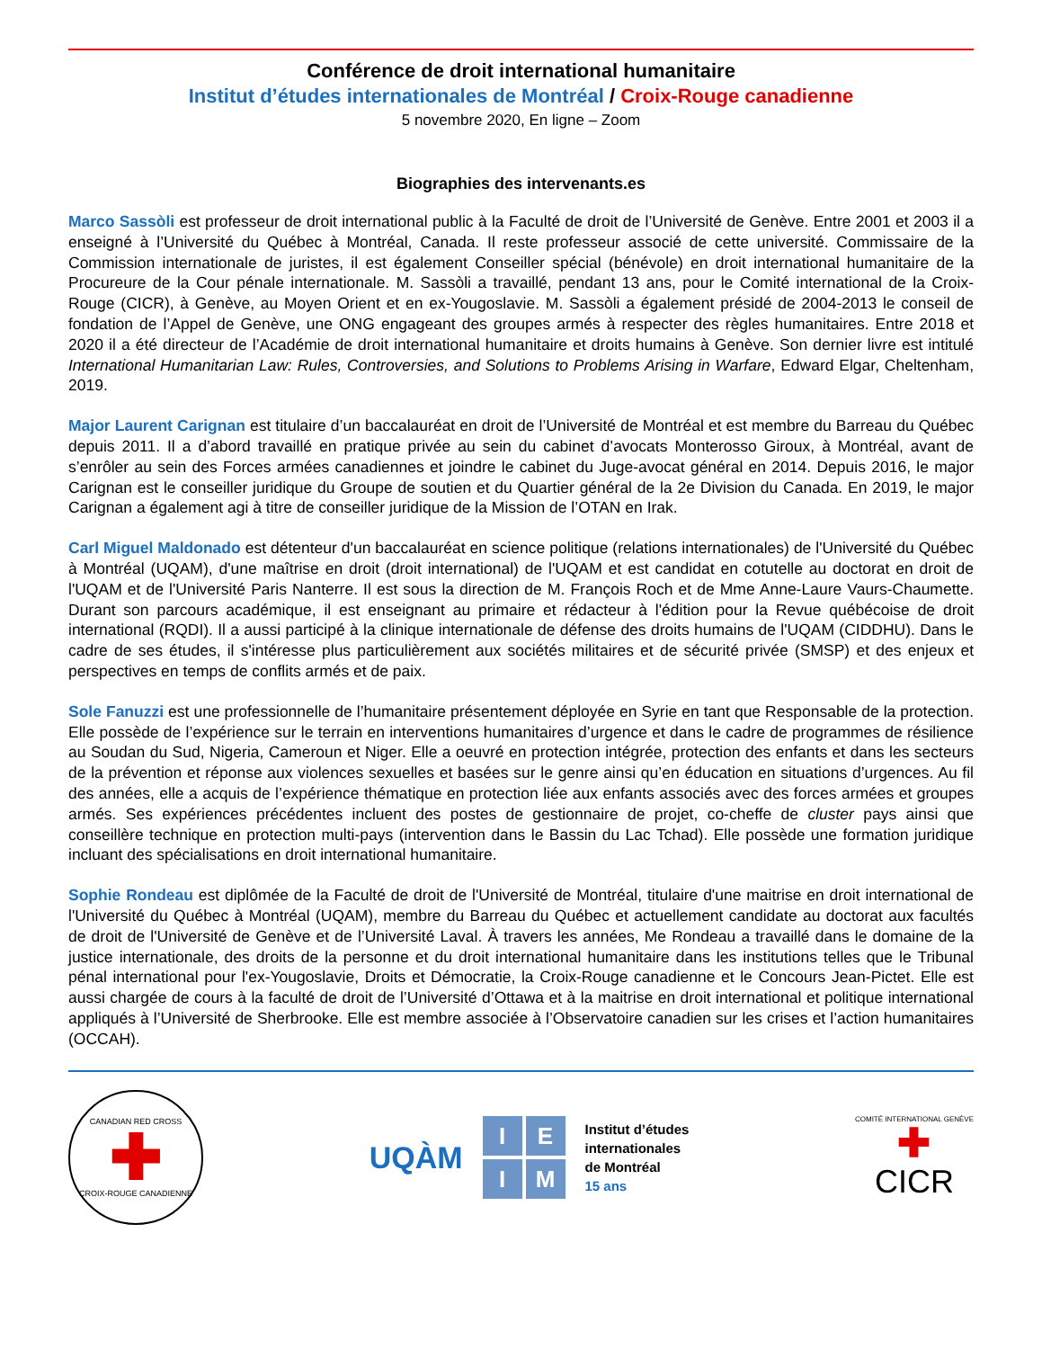Conférence de droit international humanitaire
Institut d’études internationales de Montréal / Croix-Rouge canadienne
5 novembre 2020, En ligne – Zoom
Biographies des intervenants.es
Marco Sassòli est professeur de droit international public à la Faculté de droit de l’Université de Genève. Entre 2001 et 2003 il a enseigné à l’Université du Québec à Montréal, Canada. Il reste professeur associé de cette université. Commissaire de la Commission internationale de juristes, il est également Conseiller spécial (bénévole) en droit international humanitaire de la Procureure de la Cour pénale internationale. M. Sassòli a travaillé, pendant 13 ans, pour le Comité international de la Croix-Rouge (CICR), à Genève, au Moyen Orient et en ex-Yougoslavie. M. Sassòli a également présidé de 2004-2013 le conseil de fondation de l’Appel de Genève, une ONG engageant des groupes armés à respecter des règles humanitaires. Entre 2018 et 2020 il a été directeur de l’Académie de droit international humanitaire et droits humains à Genève. Son dernier livre est intitulé International Humanitarian Law: Rules, Controversies, and Solutions to Problems Arising in Warfare, Edward Elgar, Cheltenham, 2019.
Major Laurent Carignan est titulaire d’un baccalauréat en droit de l’Université de Montréal et est membre du Barreau du Québec depuis 2011. Il a d’abord travaillé en pratique privée au sein du cabinet d’avocats Monterosso Giroux, à Montréal, avant de s’enrôler au sein des Forces armées canadiennes et joindre le cabinet du Juge-avocat général en 2014. Depuis 2016, le major Carignan est le conseiller juridique du Groupe de soutien et du Quartier général de la 2e Division du Canada. En 2019, le major Carignan a également agi à titre de conseiller juridique de la Mission de l’OTAN en Irak.
Carl Miguel Maldonado est détenteur d'un baccalauréat en science politique (relations internationales) de l'Université du Québec à Montréal (UQAM), d'une maîtrise en droit (droit international) de l'UQAM et est candidat en cotutelle au doctorat en droit de l'UQAM et de l'Université Paris Nanterre. Il est sous la direction de M. François Roch et de Mme Anne-Laure Vaurs-Chaumette. Durant son parcours académique, il est enseignant au primaire et rédacteur à l'édition pour la Revue québécoise de droit international (RQDI). Il a aussi participé à la clinique internationale de défense des droits humains de l'UQAM (CIDDHU). Dans le cadre de ses études, il s'intéresse plus particulièrement aux sociétés militaires et de sécurité privée (SMSP) et des enjeux et perspectives en temps de conflits armés et de paix.
Sole Fanuzzi est une professionnelle de l’humanitaire présentement déployée en Syrie en tant que Responsable de la protection. Elle possède de l’expérience sur le terrain en interventions humanitaires d’urgence et dans le cadre de programmes de résilience au Soudan du Sud, Nigeria, Cameroun et Niger. Elle a oeuvré en protection intégrée, protection des enfants et dans les secteurs de la prévention et réponse aux violences sexuelles et basées sur le genre ainsi qu’en éducation en situations d’urgences. Au fil des années, elle a acquis de l’expérience thématique en protection liée aux enfants associés avec des forces armées et groupes armés. Ses expériences précédentes incluent des postes de gestionnaire de projet, co-cheffe de cluster pays ainsi que conseillère technique en protection multi-pays (intervention dans le Bassin du Lac Tchad). Elle possède une formation juridique incluant des spécialisations en droit international humanitaire.
Sophie Rondeau est diplômée de la Faculté de droit de l'Université de Montréal, titulaire d'une maitrise en droit international de l'Université du Québec à Montréal (UQAM), membre du Barreau du Québec et actuellement candidate au doctorat aux facultés de droit de l'Université de Genève et de l’Université Laval. À travers les années, Me Rondeau a travaillé dans le domaine de la justice internationale, des droits de la personne et du droit international humanitaire dans les institutions telles que le Tribunal pénal international pour l'ex-Yougoslavie, Droits et Démocratie, la Croix-Rouge canadienne et le Concours Jean-Pictet. Elle est aussi chargée de cours à la faculté de droit de l’Université d’Ottawa et à la maitrise en droit international et politique international appliqués à l’Université de Sherbrooke. Elle est membre associée à l’Observatoire canadien sur les crises et l’action humanitaires (OCCAH).
CANADIAN RED CROSS
✚
CROIX-ROUGE CANADIENNE
UQÀM
I E
I M
Institut d’études
internationales
de Montréal
15 ans
COMITÉ INTERNATIONAL GENÈVE
✚
CICR